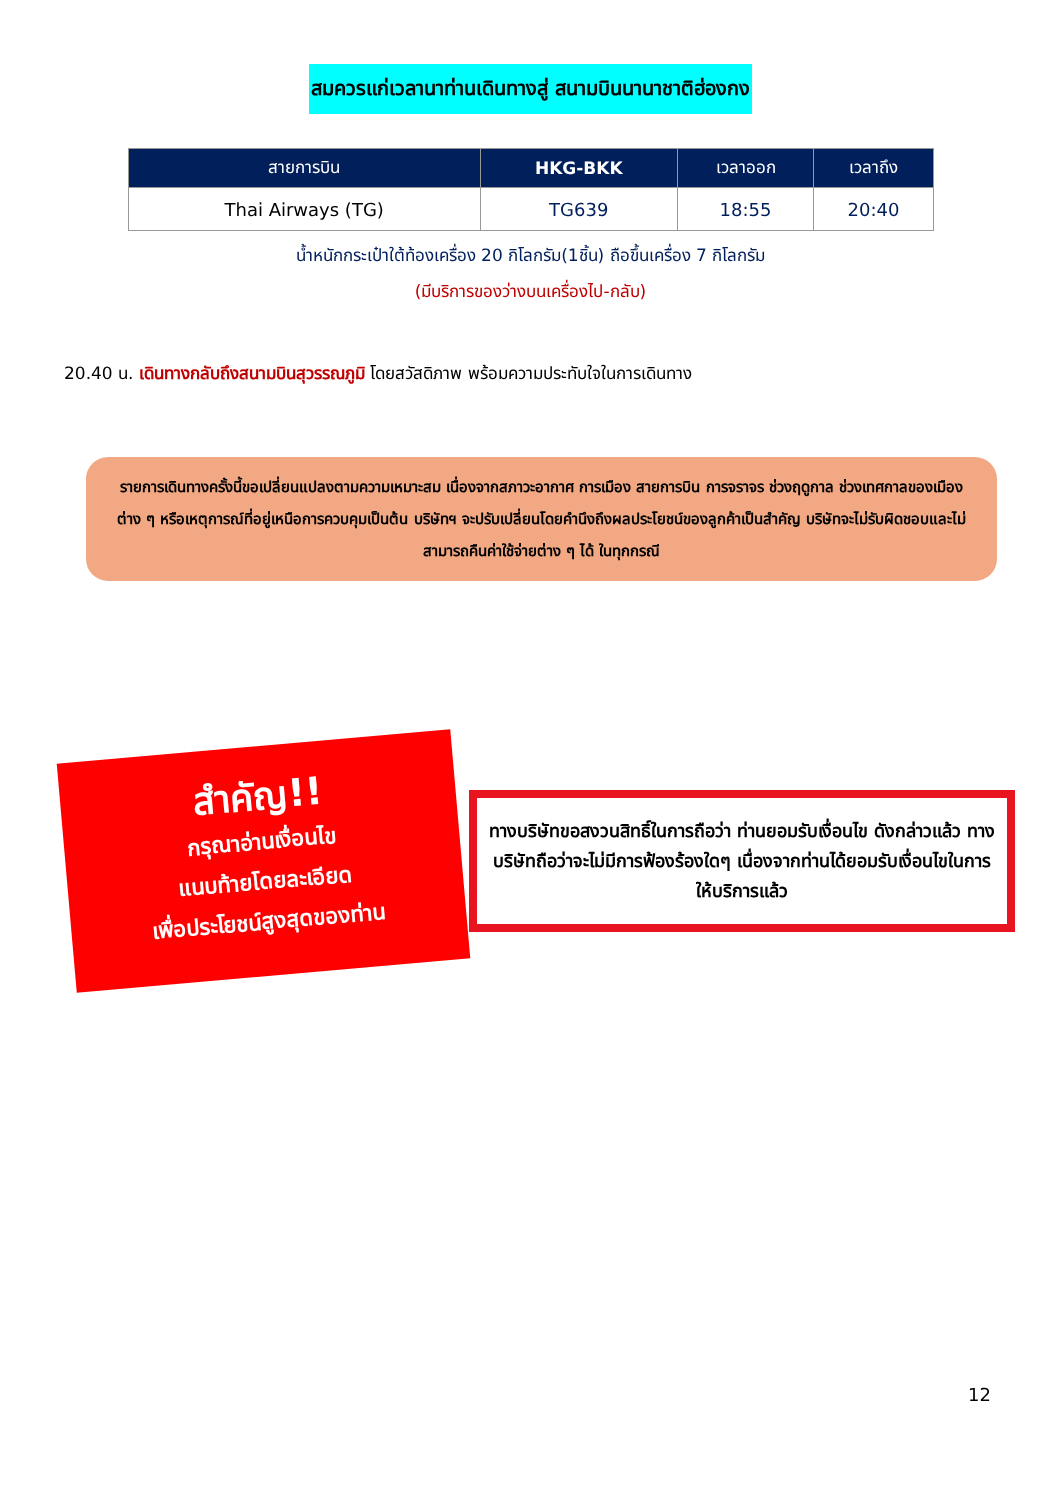สมควรแก่เวลานาท่านเดินทางสู่ สนามบินนานาชาติฮ่องกง
| สายการบิน | HKG-BKK | เวลาออก | เวลาถึง |
| --- | --- | --- | --- |
| Thai Airways (TG) | TG639 | 18:55 | 20:40 |
น้ำหนักกระเป๋าใต้ท้องเครื่อง 20 กิโลกรัม(1ชิ้น) ถือขึ้นเครื่อง 7 กิโลกรัม
(มีบริการของว่างบนเครื่องไป-กลับ)
20.40 น. เดินทางกลับถึงสนามบินสุวรรณภูมิ โดยสวัสดิภาพ พร้อมความประทับใจในการเดินทาง
รายการเดินทางครั้งนี้ขอเปลี่ยนแปลงตามความเหมาะสม เนื่องจากสภาวะอากาศ การเมือง สายการบิน การจราจร ช่วงฤดูกาล ช่วงเทศกาลของเมืองต่าง ๆ หรือเหตุการณ์ที่อยู่เหนือการควบคุมเป็นต้น บริษัทฯ จะปรับเปลี่ยนโดยคำนึงถึงผลประโยชน์ของลูกค้าเป็นสำคัญ บริษัทจะไม่รับผิดชอบและไม่สามารถคืนค่าใช้จ่ายต่าง ๆ ได้ ในทุกกรณี
สำคัญ!!
กรุณาอ่านเงื่อนไข
แนบท้ายโดยละเอียด
เพื่อประโยชน์สูงสุดของท่าน
ทางบริษัทขอสงวนสิทธิ์ในการถือว่า ท่านยอมรับเงื่อนไข ดังกล่าวแล้ว ทางบริษัทถือว่าจะไม่มีการฟ้องร้องใดๆ เนื่องจากท่านได้ยอมรับเงื่อนไขในการให้บริการแล้ว
12